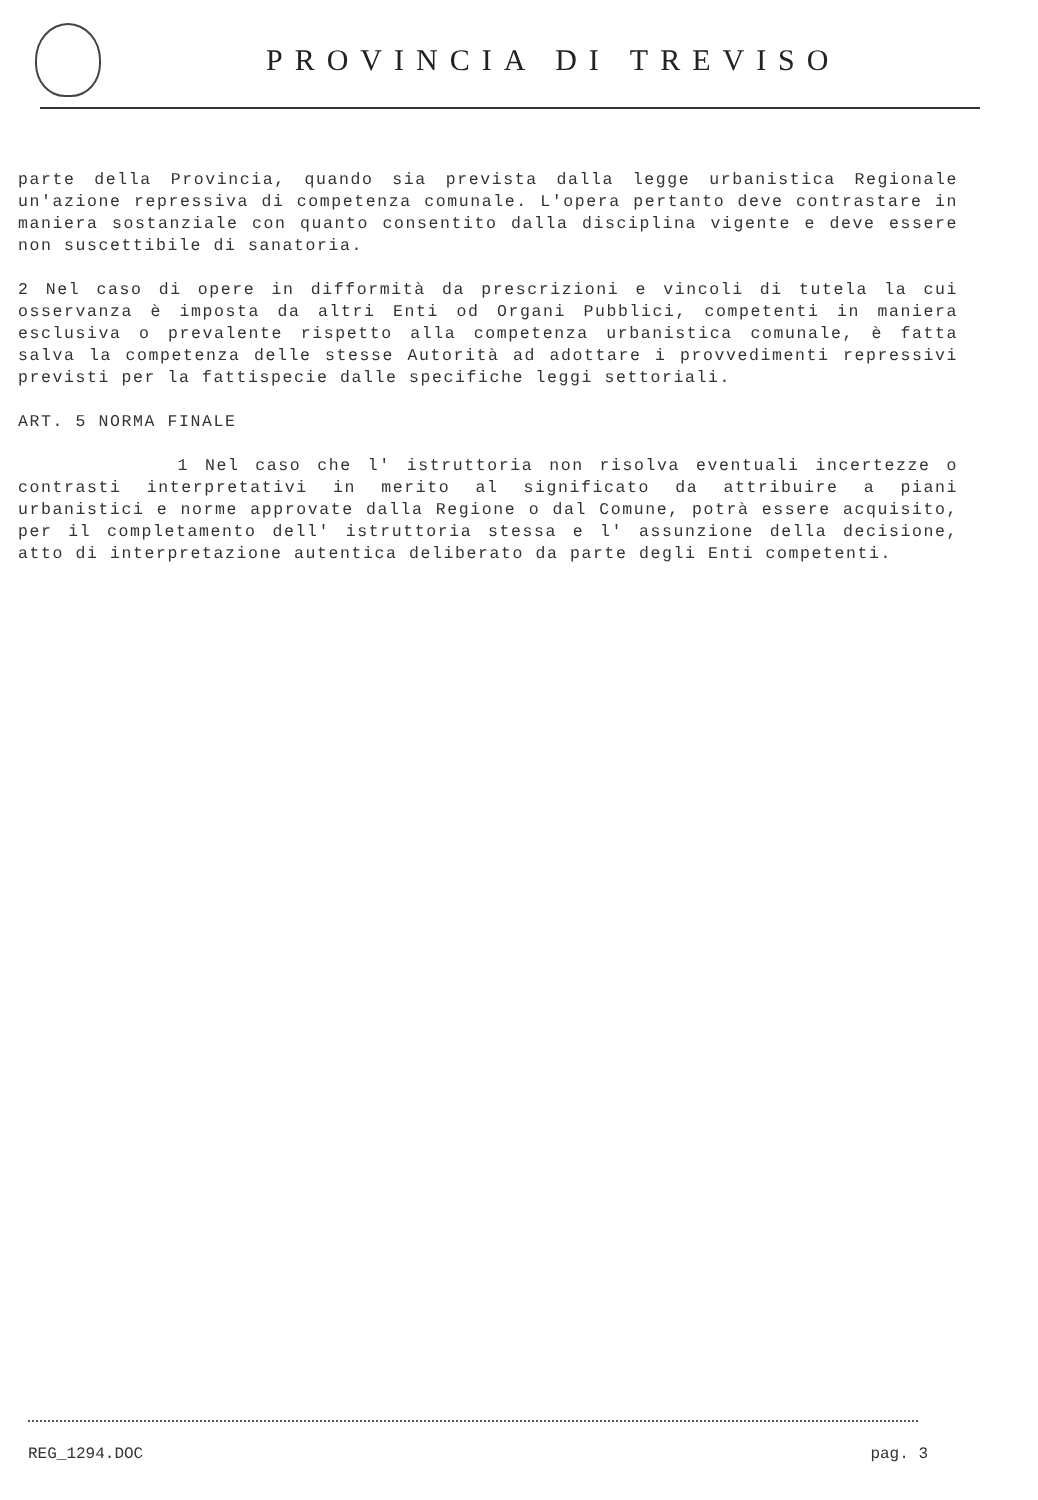PROVINCIA DI TREVISO
parte della Provincia, quando sia prevista dalla legge urbanistica Regionale un'azione repressiva di competenza comunale. L'opera pertanto deve contrastare in maniera sostanziale con quanto consentito dalla disciplina vigente e deve essere non suscettibile di sanatoria.
2 Nel caso di opere in difformità da prescrizioni e vincoli di tutela la cui osservanza è imposta da altri Enti od Organi Pubblici, competenti in maniera esclusiva o prevalente rispetto alla competenza urbanistica comunale, è fatta salva la competenza delle stesse Autorità ad adottare i provvedimenti repressivi previsti per la fattispecie dalle specifiche leggi settoriali.
ART. 5 NORMA FINALE
1 Nel caso che l' istruttoria non risolva eventuali incertezze o contrasti interpretativi in merito al significato da attribuire a piani urbanistici e norme approvate dalla Regione o dal Comune, potrà essere acquisito, per il completamento dell' istruttoria stessa e l' assunzione della decisione, atto di interpretazione autentica deliberato da parte degli Enti competenti.
REG_1294.DOC pag. 3